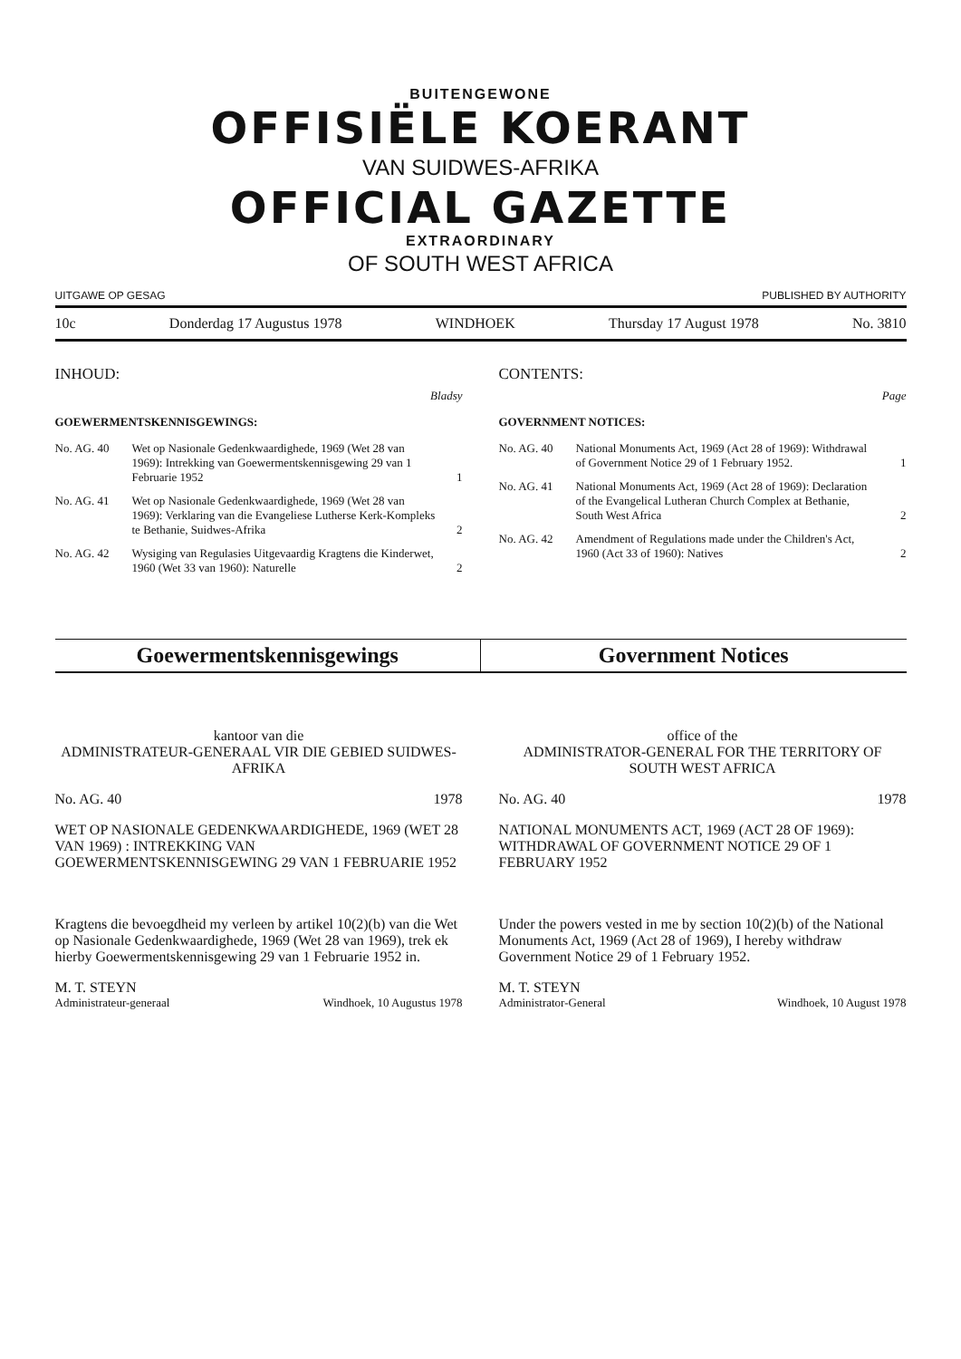BUITENGEWONE
OFFISIËLE KOERANT
VAN SUIDWES-AFRIKA
OFFICIAL GAZETTE
EXTRAORDINARY
OF SOUTH WEST AFRICA
UITGAWE OP GESAG PUBLISHED BY AUTHORITY
10c Donderdag 17 Augustus 1978 WINDHOEK Thursday 17 August 1978 No. 3810
INHOUD:
Bladsy
GOEWERMENTSKENNISGEWINGS:
No. AG. 40 Wet op Nasionale Gedenkwaardighede, 1969 (Wet 28 van 1969): Intrekking van Goewermentskennisgewing 29 van 1 Februarie 1952 1
No. AG. 41 Wet op Nasionale Gedenkwaardighede, 1969 (Wet 28 van 1969): Verklaring van die Evangeliese Lutherse Kerk-Kompleks te Bethanie, Suidwes-Afrika 2
No. AG. 42 Wysiging van Regulasies Uitgevaardig Kragtens die Kinderwet, 1960 (Wet 33 van 1960): Naturelle 2
CONTENTS:
Page
GOVERNMENT NOTICES:
No. AG. 40 National Monuments Act, 1969 (Act 28 of 1969): Withdrawal of Government Notice 29 of 1 February 1952. 1
No. AG. 41 National Monuments Act, 1969 (Act 28 of 1969): Declaration of the Evangelical Lutheran Church Complex at Bethanie, South West Africa 2
No. AG. 42 Amendment of Regulations made under the Children's Act, 1960 (Act 33 of 1960): Natives 2
Goewermentskennisgewings Government Notices
kantoor van die
ADMINISTRATEUR-GENERAAL VIR DIE GEBIED SUIDWES-AFRIKA
No. AG. 40 1978
WET OP NASIONALE GEDENKWAARDIGHEDE, 1969 (WET 28 VAN 1969) : INTREKKING VAN GOEWERMENTSKENNISGEWING 29 VAN 1 FEBRUARIE 1952
Kragtens die bevoegdheid my verleen by artikel 10(2)(b) van die Wet op Nasionale Gedenkwaardighede, 1969 (Wet 28 van 1969), trek ek hierby Goewermentskennisgewing 29 van 1 Februarie 1952 in.
M. T. STEYN
Administrateur-generaal Windhoek, 10 Augustus 1978
office of the
ADMINISTRATOR-GENERAL FOR THE TERRITORY OF SOUTH WEST AFRICA
No. AG. 40 1978
NATIONAL MONUMENTS ACT, 1969 (ACT 28 OF 1969): WITHDRAWAL OF GOVERNMENT NOTICE 29 OF 1 FEBRUARY 1952
Under the powers vested in me by section 10(2)(b) of the National Monuments Act, 1969 (Act 28 of 1969), I hereby withdraw Government Notice 29 of 1 February 1952.
M. T. STEYN
Administrator-General Windhoek, 10 August 1978